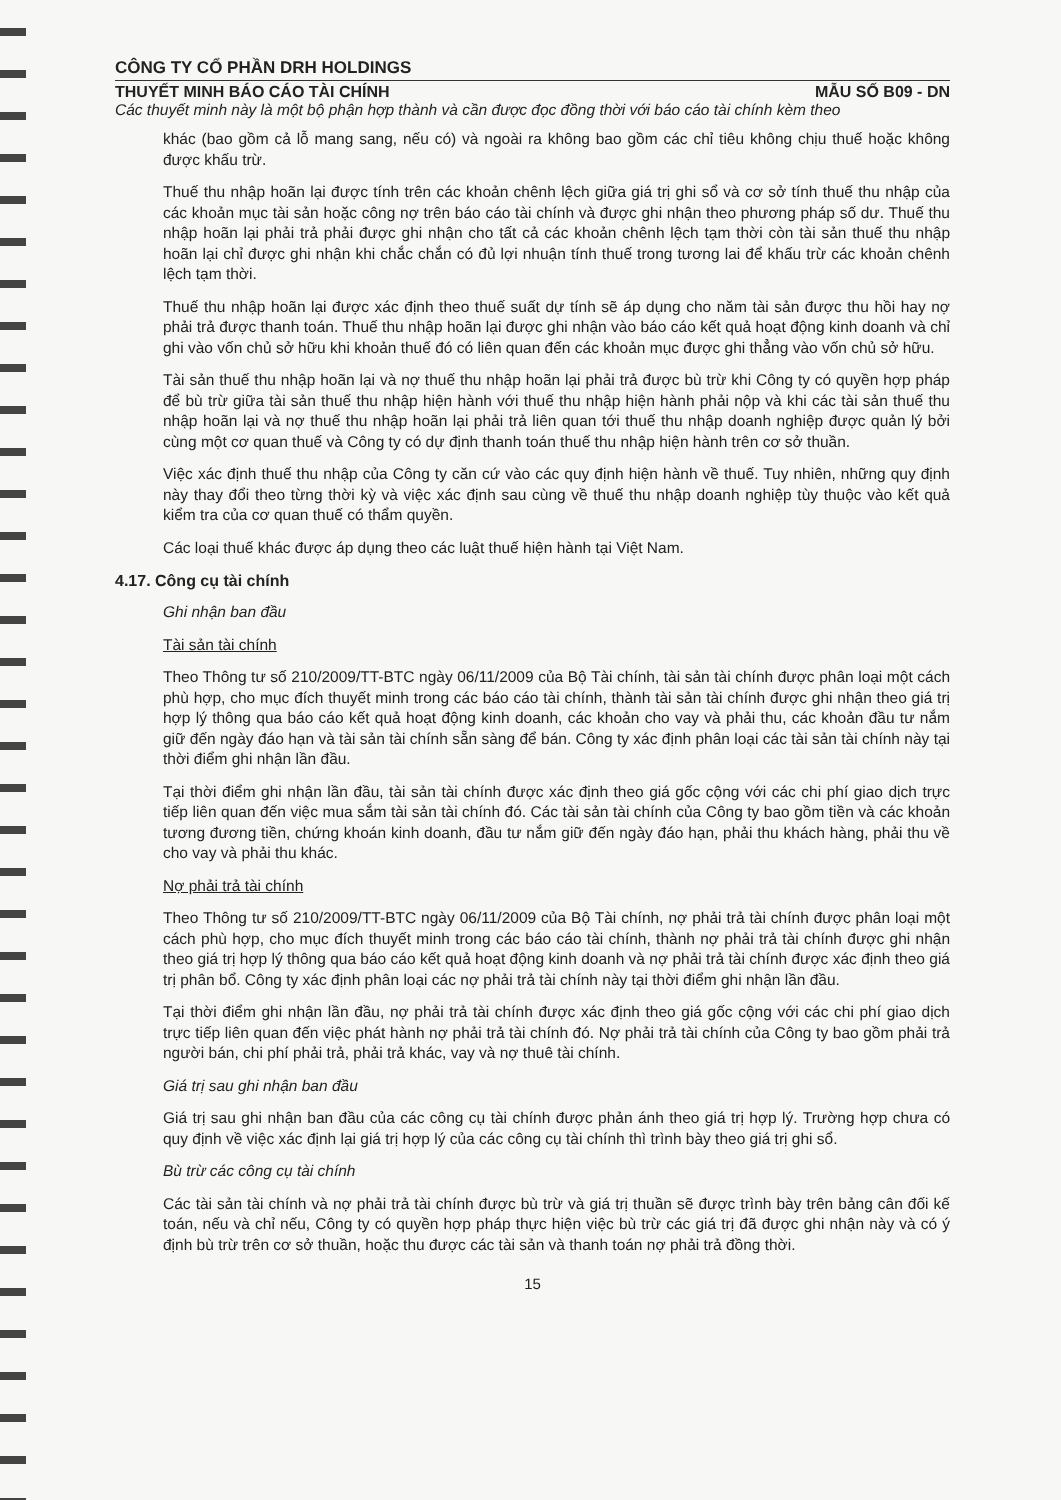CÔNG TY CỔ PHẦN DRH HOLDINGS
THUYẾT MINH BÁO CÁO TÀI CHÍNH MẪU SỐ B09 - DN
Các thuyết minh này là một bộ phận hợp thành và cần được đọc đồng thời với báo cáo tài chính kèm theo
khác (bao gồm cả lỗ mang sang, nếu có) và ngoài ra không bao gồm các chỉ tiêu không chịu thuế hoặc không được khấu trừ.
Thuế thu nhập hoãn lại được tính trên các khoản chênh lệch giữa giá trị ghi sổ và cơ sở tính thuế thu nhập của các khoản mục tài sản hoặc công nợ trên báo cáo tài chính và được ghi nhận theo phương pháp số dư. Thuế thu nhập hoãn lại phải trả phải được ghi nhận cho tất cả các khoản chênh lệch tạm thời còn tài sản thuế thu nhập hoãn lại chỉ được ghi nhận khi chắc chắn có đủ lợi nhuận tính thuế trong tương lai để khấu trừ các khoản chênh lệch tạm thời.
Thuế thu nhập hoãn lại được xác định theo thuế suất dự tính sẽ áp dụng cho năm tài sản được thu hồi hay nợ phải trả được thanh toán. Thuế thu nhập hoãn lại được ghi nhận vào báo cáo kết quả hoạt động kinh doanh và chỉ ghi vào vốn chủ sở hữu khi khoản thuế đó có liên quan đến các khoản mục được ghi thẳng vào vốn chủ sở hữu.
Tài sản thuế thu nhập hoãn lại và nợ thuế thu nhập hoãn lại phải trả được bù trừ khi Công ty có quyền hợp pháp để bù trừ giữa tài sản thuế thu nhập hiện hành với thuế thu nhập hiện hành phải nộp và khi các tài sản thuế thu nhập hoãn lại và nợ thuế thu nhập hoãn lại phải trả liên quan tới thuế thu nhập doanh nghiệp được quản lý bởi cùng một cơ quan thuế và Công ty có dự định thanh toán thuế thu nhập hiện hành trên cơ sở thuần.
Việc xác định thuế thu nhập của Công ty căn cứ vào các quy định hiện hành về thuế. Tuy nhiên, những quy định này thay đổi theo từng thời kỳ và việc xác định sau cùng về thuế thu nhập doanh nghiệp tùy thuộc vào kết quả kiểm tra của cơ quan thuế có thẩm quyền.
Các loại thuế khác được áp dụng theo các luật thuế hiện hành tại Việt Nam.
4.17. Công cụ tài chính
Ghi nhận ban đầu
Tài sản tài chính
Theo Thông tư số 210/2009/TT-BTC ngày 06/11/2009 của Bộ Tài chính, tài sản tài chính được phân loại một cách phù hợp, cho mục đích thuyết minh trong các báo cáo tài chính, thành tài sản tài chính được ghi nhận theo giá trị hợp lý thông qua báo cáo kết quả hoạt động kinh doanh, các khoản cho vay và phải thu, các khoản đầu tư nắm giữ đến ngày đáo hạn và tài sản tài chính sẵn sàng để bán. Công ty xác định phân loại các tài sản tài chính này tại thời điểm ghi nhận lần đầu.
Tại thời điểm ghi nhận lần đầu, tài sản tài chính được xác định theo giá gốc cộng với các chi phí giao dịch trực tiếp liên quan đến việc mua sắm tài sản tài chính đó. Các tài sản tài chính của Công ty bao gồm tiền và các khoản tương đương tiền, chứng khoán kinh doanh, đầu tư nắm giữ đến ngày đáo hạn, phải thu khách hàng, phải thu về cho vay và phải thu khác.
Nợ phải trả tài chính
Theo Thông tư số 210/2009/TT-BTC ngày 06/11/2009 của Bộ Tài chính, nợ phải trả tài chính được phân loại một cách phù hợp, cho mục đích thuyết minh trong các báo cáo tài chính, thành nợ phải trả tài chính được ghi nhận theo giá trị hợp lý thông qua báo cáo kết quả hoạt động kinh doanh và nợ phải trả tài chính được xác định theo giá trị phân bổ. Công ty xác định phân loại các nợ phải trả tài chính này tại thời điểm ghi nhận lần đầu.
Tại thời điểm ghi nhận lần đầu, nợ phải trả tài chính được xác định theo giá gốc cộng với các chi phí giao dịch trực tiếp liên quan đến việc phát hành nợ phải trả tài chính đó. Nợ phải trả tài chính của Công ty bao gồm phải trả người bán, chi phí phải trả, phải trả khác, vay và nợ thuê tài chính.
Giá trị sau ghi nhận ban đầu
Giá trị sau ghi nhận ban đầu của các công cụ tài chính được phản ánh theo giá trị hợp lý. Trường hợp chưa có quy định về việc xác định lại giá trị hợp lý của các công cụ tài chính thì trình bày theo giá trị ghi sổ.
Bù trừ các công cụ tài chính
Các tài sản tài chính và nợ phải trả tài chính được bù trừ và giá trị thuần sẽ được trình bày trên bảng cân đối kế toán, nếu và chỉ nếu, Công ty có quyền hợp pháp thực hiện việc bù trừ các giá trị đã được ghi nhận này và có ý định bù trừ trên cơ sở thuần, hoặc thu được các tài sản và thanh toán nợ phải trả đồng thời.
15